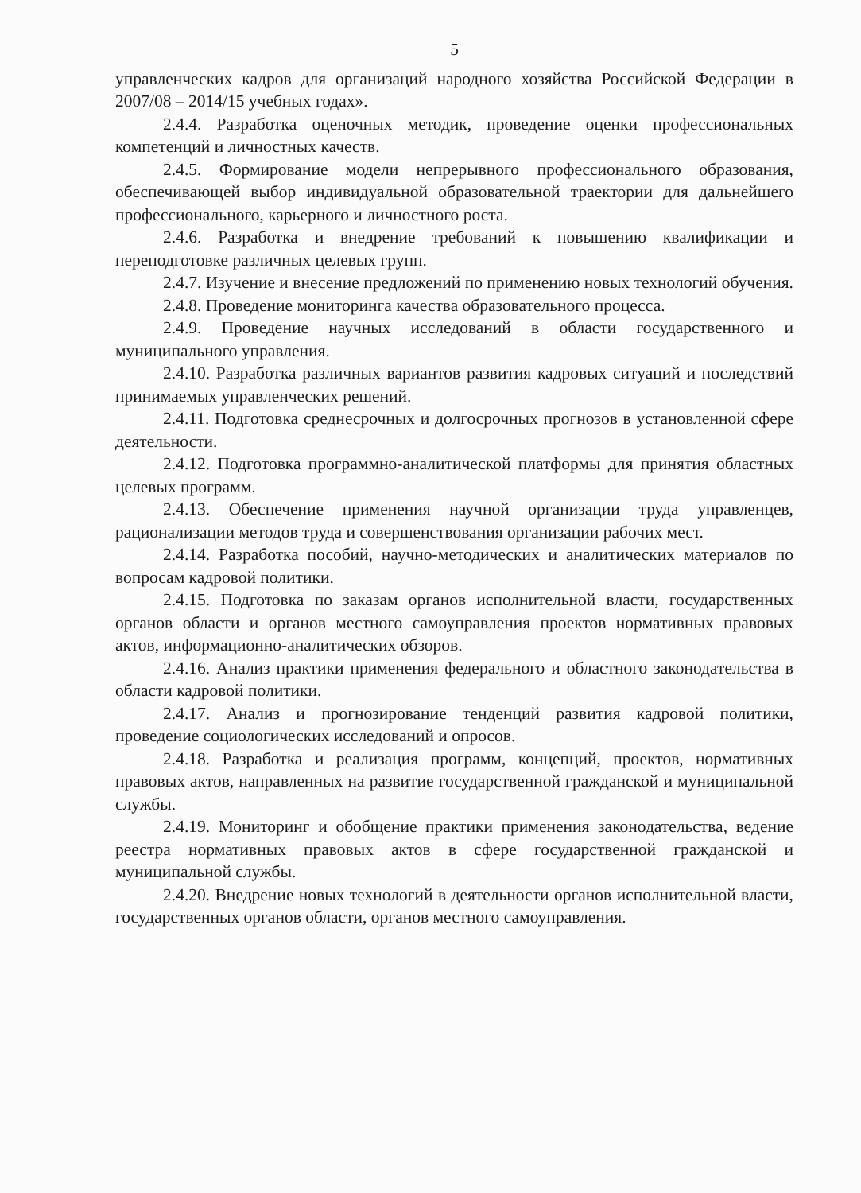5
управленческих кадров для организаций народного хозяйства Российской Федерации в 2007/08 – 2014/15 учебных годах».
2.4.4. Разработка оценочных методик, проведение оценки профессиональных компетенций и личностных качеств.
2.4.5. Формирование модели непрерывного профессионального образования, обеспечивающей выбор индивидуальной образовательной траектории для дальнейшего профессионального, карьерного и личностного роста.
2.4.6. Разработка и внедрение требований к повышению квалификации и переподготовке различных целевых групп.
2.4.7. Изучение и внесение предложений по применению новых технологий обучения.
2.4.8. Проведение мониторинга качества образовательного процесса.
2.4.9. Проведение научных исследований в области государственного и муниципального управления.
2.4.10. Разработка различных вариантов развития кадровых ситуаций и последствий принимаемых управленческих решений.
2.4.11. Подготовка среднесрочных и долгосрочных прогнозов в установленной сфере деятельности.
2.4.12. Подготовка программно-аналитической платформы для принятия областных целевых программ.
2.4.13. Обеспечение применения научной организации труда управленцев, рационализации методов труда и совершенствования организации рабочих мест.
2.4.14. Разработка пособий, научно-методических и аналитических материалов по вопросам кадровой политики.
2.4.15. Подготовка по заказам органов исполнительной власти, государственных органов области и органов местного самоуправления проектов нормативных правовых актов, информационно-аналитических обзоров.
2.4.16. Анализ практики применения федерального и областного законодательства в области кадровой политики.
2.4.17. Анализ и прогнозирование тенденций развития кадровой политики, проведение социологических исследований и опросов.
2.4.18. Разработка и реализация программ, концепций, проектов, нормативных правовых актов, направленных на развитие государственной гражданской и муниципальной службы.
2.4.19. Мониторинг и обобщение практики применения законодательства, ведение реестра нормативных правовых актов в сфере государственной гражданской и муниципальной службы.
2.4.20. Внедрение новых технологий в деятельности органов исполнительной власти, государственных органов области, органов местного самоуправления.